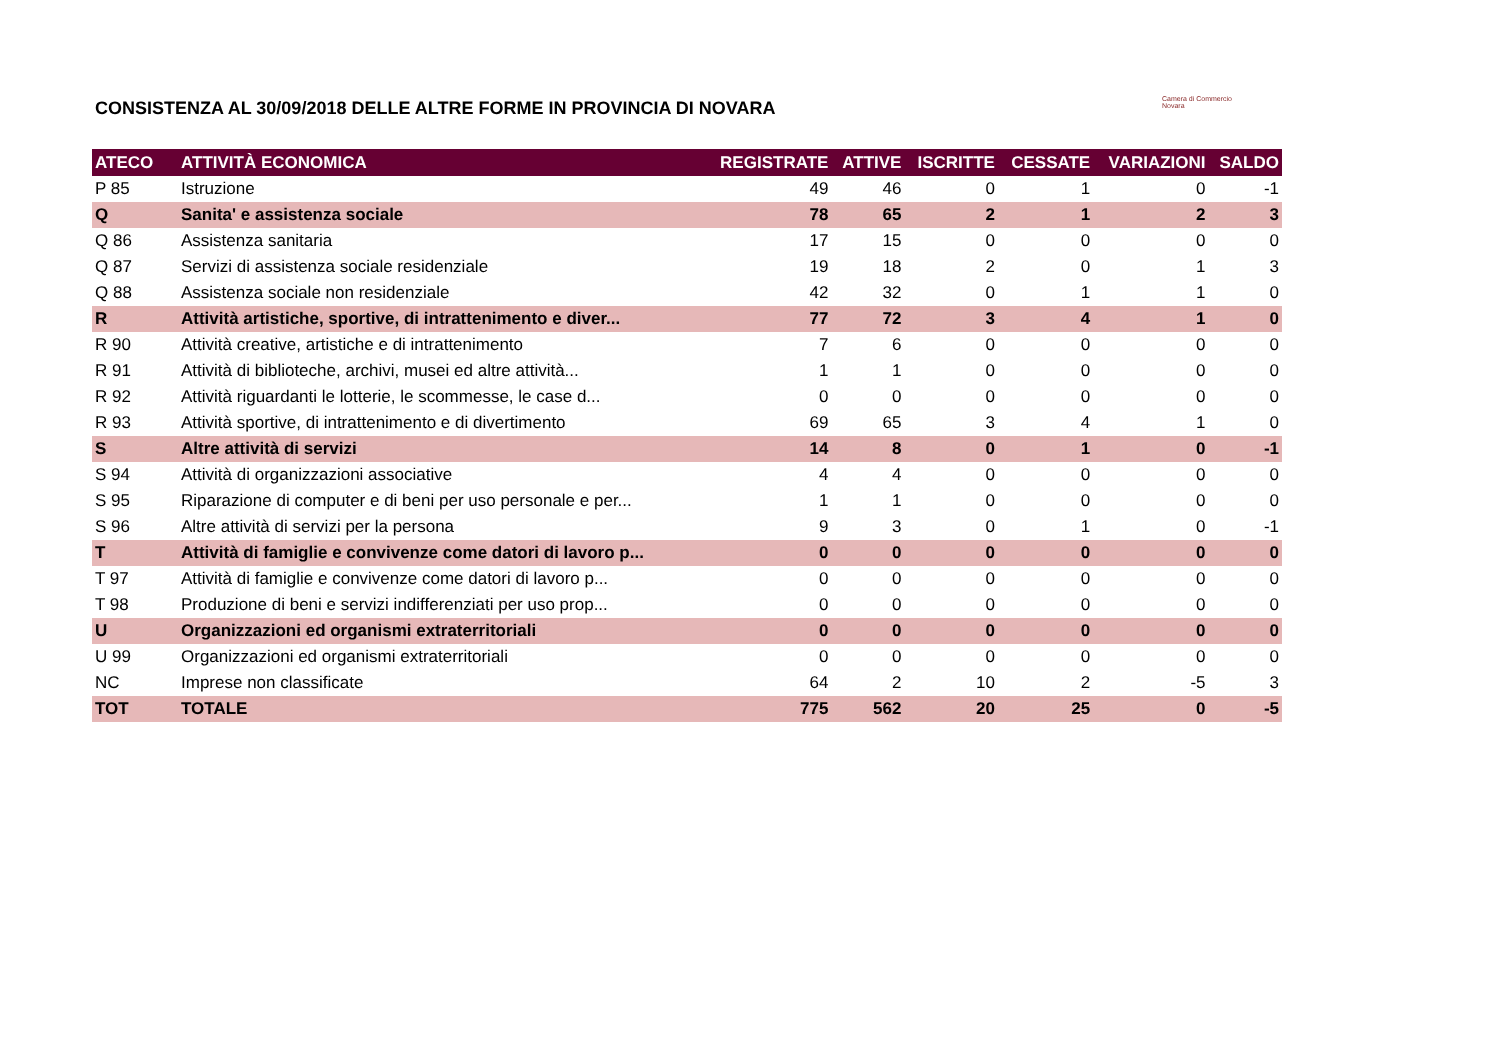CONSISTENZA AL 30/09/2018 DELLE ALTRE FORME IN PROVINCIA DI NOVARA
Camera di Commercio
Novara
| ATECO | ATTIVITÀ ECONOMICA | REGISTRATE | ATTIVE | ISCRITTE | CESSATE | VARIAZIONI | SALDO |
| --- | --- | --- | --- | --- | --- | --- | --- |
| P 85 | Istruzione | 49 | 46 | 0 | 1 | 0 | -1 |
| Q | Sanita' e assistenza sociale | 78 | 65 | 2 | 1 | 2 | 3 |
| Q 86 | Assistenza sanitaria | 17 | 15 | 0 | 0 | 0 | 0 |
| Q 87 | Servizi di assistenza sociale residenziale | 19 | 18 | 2 | 0 | 1 | 3 |
| Q 88 | Assistenza sociale non residenziale | 42 | 32 | 0 | 1 | 1 | 0 |
| R | Attività artistiche, sportive, di intrattenimento e diver... | 77 | 72 | 3 | 4 | 1 | 0 |
| R 90 | Attività creative, artistiche e di intrattenimento | 7 | 6 | 0 | 0 | 0 | 0 |
| R 91 | Attività di biblioteche, archivi, musei ed altre attività... | 1 | 1 | 0 | 0 | 0 | 0 |
| R 92 | Attività riguardanti le lotterie, le scommesse, le case d... | 0 | 0 | 0 | 0 | 0 | 0 |
| R 93 | Attività sportive, di intrattenimento e di divertimento | 69 | 65 | 3 | 4 | 1 | 0 |
| S | Altre attività di servizi | 14 | 8 | 0 | 1 | 0 | -1 |
| S 94 | Attività di organizzazioni associative | 4 | 4 | 0 | 0 | 0 | 0 |
| S 95 | Riparazione di computer e di beni per uso personale e per... | 1 | 1 | 0 | 0 | 0 | 0 |
| S 96 | Altre attività di servizi per la persona | 9 | 3 | 0 | 1 | 0 | -1 |
| T | Attività di famiglie e convivenze come datori di lavoro p... | 0 | 0 | 0 | 0 | 0 | 0 |
| T 97 | Attività di famiglie e convivenze come datori di lavoro p... | 0 | 0 | 0 | 0 | 0 | 0 |
| T 98 | Produzione di beni e servizi indifferenziati per uso prop... | 0 | 0 | 0 | 0 | 0 | 0 |
| U | Organizzazioni ed organismi extraterritoriali | 0 | 0 | 0 | 0 | 0 | 0 |
| U 99 | Organizzazioni ed organismi extraterritoriali | 0 | 0 | 0 | 0 | 0 | 0 |
| NC | Imprese non classificate | 64 | 2 | 10 | 2 | -5 | 3 |
| TOT | TOTALE | 775 | 562 | 20 | 25 | 0 | -5 |